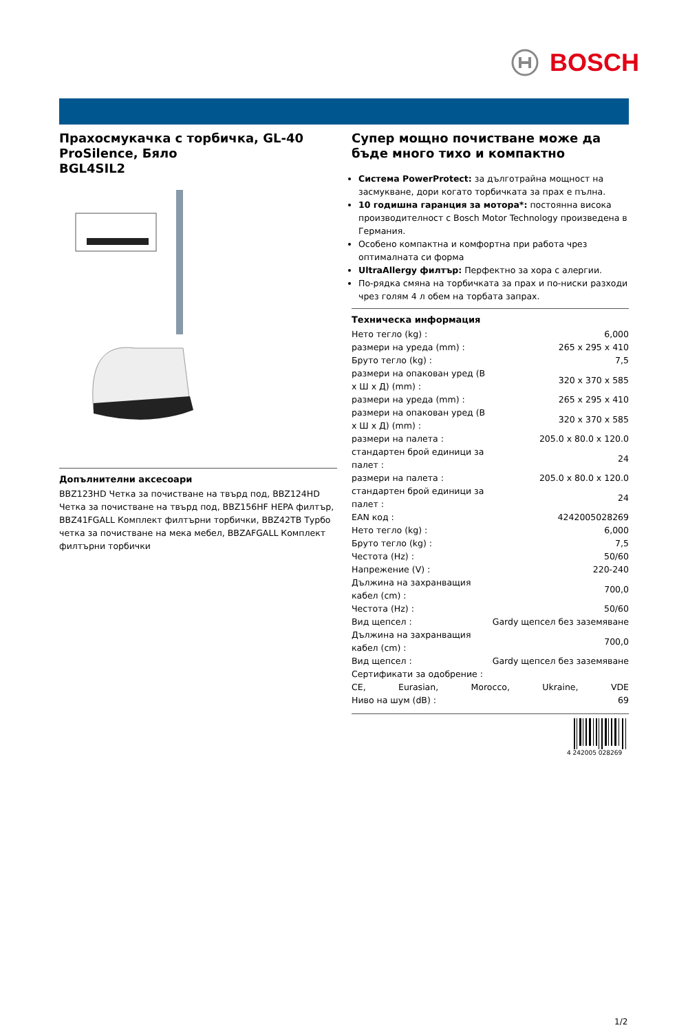BOSCH
Прахосмукачка с торбичка, GL-40 ProSilence, Бяло
BGL4SIL2
Допълнителни аксесоари
BBZ123HD Четка за почистване на твърд под, BBZ124HD Четка за почистване на твърд под, BBZ156HF HEPA филтър, BBZ41FGALL Комплект филтърни торбички, BBZ42TB Турбо четка за почистване на мека мебел, BBZAFGALL Комплект филтърни торбички
Супер мощно почистване може да бъде много тихо и компактно
Система PowerProtect: за дълготрайна мощност на засмукване, дори когато торбичката за прах е пълна.
10 годишна гаранция за мотора*: постоянна висока производителност с Bosch Motor Technology произведена в Германия.
Особено компактна и комфортна при работа чрез оптималната си форма
UltraAllergy филтър: Перфектно за хора с алергии.
По-рядка смяна на торбичката за прах и по-ниски разходи чрез голям 4 л обем на торбата запрах.
Техническа информация
| Нето тегло (kg) : | 6,000 |
| размери на уреда (mm) : | 265 x 295 x 410 |
| Бруто тегло (kg) : | 7,5 |
| размери на опакован уред (В x Ш x Д) (mm) : | 320 x 370 x 585 |
| размери на уреда (mm) : | 265 x 295 x 410 |
| размери на опакован уред (В x Ш x Д) (mm) : | 320 x 370 x 585 |
| размери на палета : | 205.0 x 80.0 x 120.0 |
| стандартен брой единици за палет : | 24 |
| размери на палета : | 205.0 x 80.0 x 120.0 |
| стандартен брой единици за палет : | 24 |
| EAN код : | 4242005028269 |
| Нето тегло (kg) : | 6,000 |
| Бруто тегло (kg) : | 7,5 |
| Честота (Hz) : | 50/60 |
| Напрежение (V) : | 220-240 |
| Дължина на захранващия кабел (cm) : | 700,0 |
| Честота (Hz) : | 50/60 |
| Вид щепсел : | Gardy щепсел без заземяване |
| Дължина на захранващия кабел (cm) : | 700,0 |
| Вид щепсел : | Gardy щепсел без заземяване |
| Сертификати за одобрение : | |
| CE, Eurasian, Morocco, Ukraine, VDE | |
| Ниво на шум (dB) : | 69 |
4 242005 028269
1/2